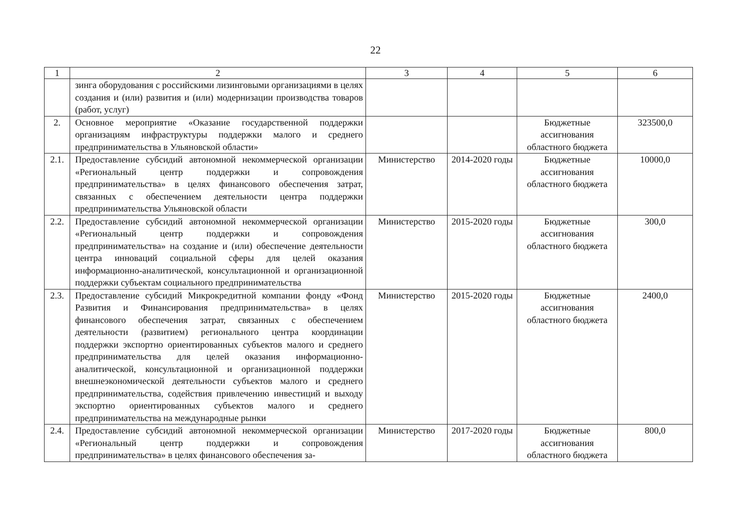22
| 1 | 2 | 3 | 4 | 5 | 6 |
| --- | --- | --- | --- | --- | --- |
| | зинга оборудования с российскими лизинговыми организациями в целях создания и (или) развития и (или) модернизации производства товаров (работ, услуг) | | | | |
| 2. | Основное мероприятие «Оказание государственной поддержки организациям инфраструктуры поддержки малого и среднего предпринимательства в Ульяновской области» | | | Бюджетные ассигнования областного бюджета | 323500,0 |
| 2.1. | Предоставление субсидий автономной некоммерческой организации «Региональный центр поддержки и сопровождения предпринимательства» в целях финансового обеспечения затрат, связанных с обеспечением деятельности центра поддержки предпринимательства Ульяновской области | Министерство | 2014-2020 годы | Бюджетные ассигнования областного бюджета | 10000,0 |
| 2.2. | Предоставление субсидий автономной некоммерческой организации «Региональный центр поддержки и сопровождения предпринимательства» на создание и (или) обеспечение деятельности центра инноваций социальной сферы для целей оказания информационно-аналитической, консультационной и организационной поддержки субъектам социального предпринимательства | Министерство | 2015-2020 годы | Бюджетные ассигнования областного бюджета | 300,0 |
| 2.3. | Предоставление субсидий Микрокредитной компании фонду «Фонд Развития и Финансирования предпринимательства» в целях финансового обеспечения затрат, связанных с обеспечением деятельности (развитием) регионального центра координации поддержки экспортно ориентированных субъектов малого и среднего предпринимательства для целей оказания информационно-аналитической, консультационной и организационной поддержки внешнеэкономической деятельности субъектов малого и среднего предпринимательства, содействия привлечению инвестиций и выходу экспортно ориентированных субъектов малого и среднего предпринимательства на международные рынки | Министерство | 2015-2020 годы | Бюджетные ассигнования областного бюджета | 2400,0 |
| 2.4. | Предоставление субсидий автономной некоммерческой организации «Региональный центр поддержки и сопровождения предпринимательства» в целях финансового обеспечения за- | Министерство | 2017-2020 годы | Бюджетные ассигнования областного бюджета | 800,0 |